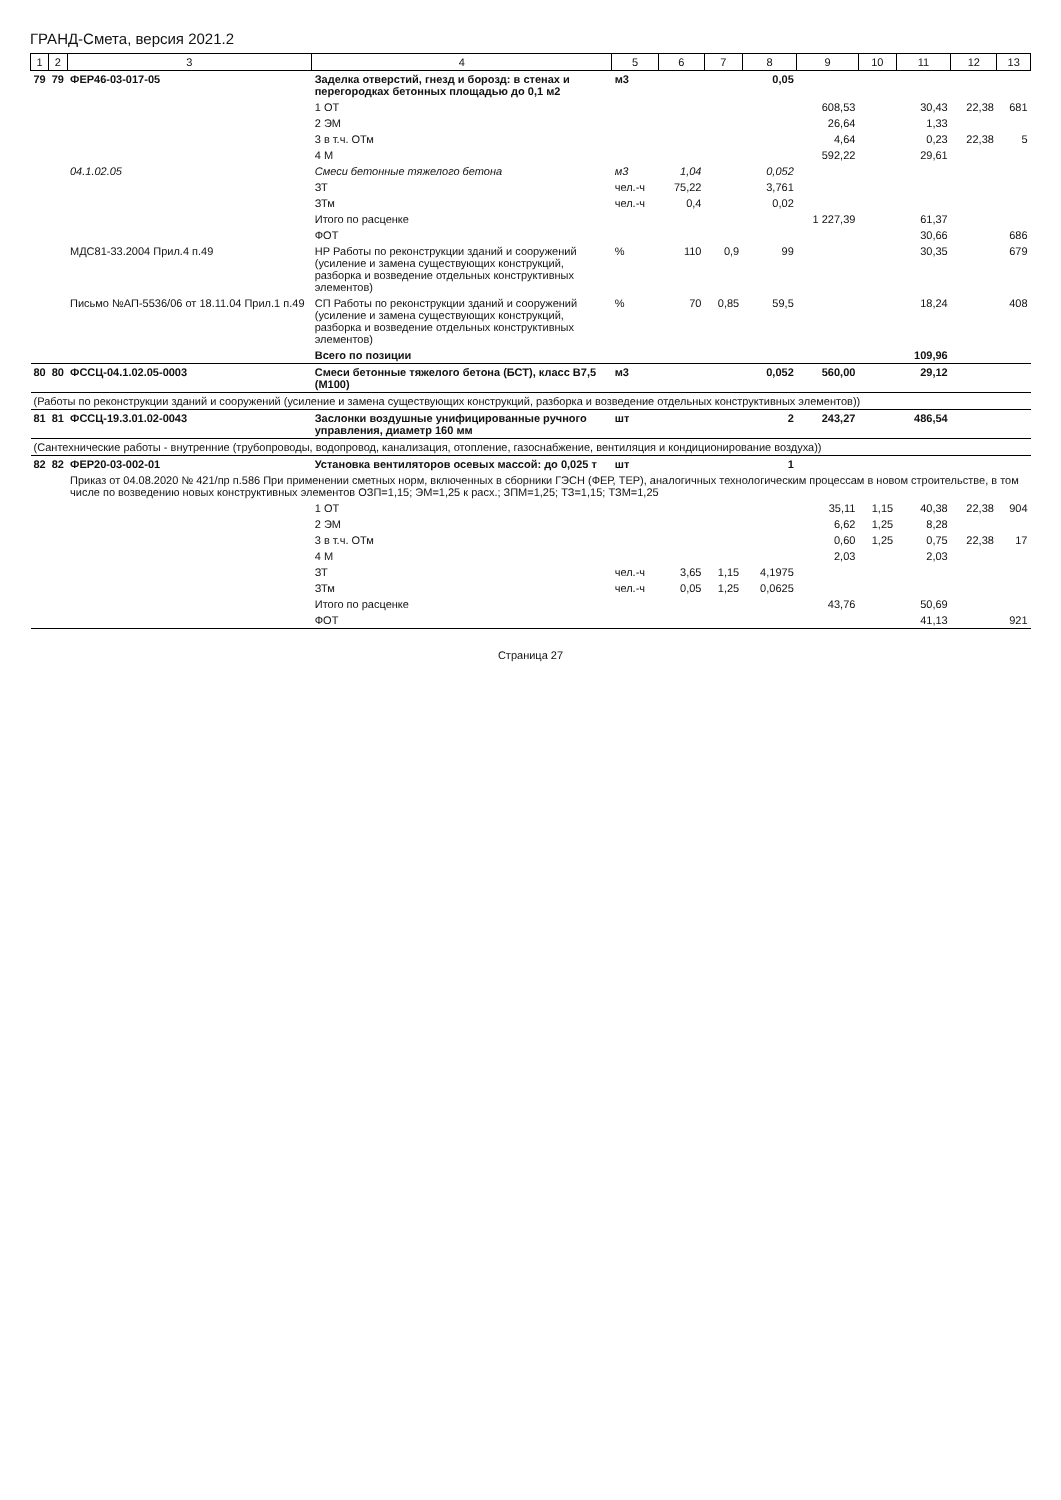ГРАНД-Смета, версия 2021.2
| 1 | 2 | 3 | 4 | 5 | 6 | 7 | 8 | 9 | 10 | 11 | 12 | 13 |
| --- | --- | --- | --- | --- | --- | --- | --- | --- | --- | --- | --- | --- |
| 79 | 79 | ФЕР46-03-017-05 | Заделка отверстий, гнезд и борозд: в стенах и перегородках бетонных площадью до 0,1 м2 | м3 | | | 0,05 | | | | | |
| | | | 1 ОТ | | | | | 608,53 | | 30,43 | 22,38 | 681 |
| | | | 2 ЭМ | | | | | 26,64 | | 1,33 | | |
| | | | 3 в т.ч. ОТм | | | | | 4,64 | | 0,23 | 22,38 | 5 |
| | | | 4 М | | | | | 592,22 | | 29,61 | | |
| | | 04.1.02.05 | Смеси бетонные тяжелого бетона | м3 | 1,04 | | 0,052 | | | | | |
| | | | ЗТ | чел.-ч | 75,22 | | 3,761 | | | | | |
| | | | ЗТм | чел.-ч | 0,4 | | 0,02 | | | | | |
| | | | Итого по расценке | | | | | 1 227,39 | | 61,37 | | |
| | | | ФОТ | | | | | | | 30,66 | | 686 |
| | | МДС81-33.2004 Прил.4 п.49 | НР Работы по реконструкции зданий и сооружений (усиление и замена существующих конструкций, разборка и возведение отдельных конструктивных элементов) | % | 110 | 0,9 | 99 | | | 30,35 | | 679 |
| | | Письмо №АП-5536/06 от 18.11.04 Прил.1 п.49 | СП Работы по реконструкции зданий и сооружений (усиление и замена существующих конструкций, разборка и возведение отдельных конструктивных элементов) | % | 70 | 0,85 | 59,5 | | | 18,24 | | 408 |
| | | | Всего по позиции | | | | | | | 109,96 | | |
| 80 | 80 | ФССЦ-04.1.02.05-0003 | Смеси бетонные тяжелого бетона (БСТ), класс В7,5 (М100) | м3 | | | 0,052 | 560,00 | | 29,12 | | |
| (Работы по реконструкции зданий и сооружений (усиление и замена существующих конструкций, разборка и возведение отдельных конструктивных элементов)) | | | | | | | | | | | | |
| 81 | 81 | ФССЦ-19.3.01.02-0043 | Заслонки воздушные унифицированные ручного управления, диаметр 160 мм | шт | | | 2 | 243,27 | | 486,54 | | |
| (Сантехнические работы - внутренние (трубопроводы, водопровод, канализация, отопление, газоснабжение, вентиляция и кондиционирование воздуха)) | | | | | | | | | | | | |
| 82 | 82 | ФЕР20-03-002-01 | Установка вентиляторов осевых массой: до 0,025 т | шт | | | 1 | | | | | |
| | | Приказ от 04.08.2020 № 421/пр п.586 При применении сметных норм, включенных в сборники ГЭСН (ФЕР, ТЕР), аналогичных технологическим процессам в новом строительстве, в том числе по возведению новых конструктивных элементов ОЗП=1,15; ЭМ=1,25 к расх.; ЗПМ=1,25; ТЗ=1,15; ТЗМ=1,25 | | | | | | | | | | |
| | | | 1 ОТ | | | | | 35,11 | 1,15 | 40,38 | 22,38 | 904 |
| | | | 2 ЭМ | | | | | 6,62 | 1,25 | 8,28 | | |
| | | | 3 в т.ч. ОТм | | | | | 0,60 | 1,25 | 0,75 | 22,38 | 17 |
| | | | 4 М | | | | | 2,03 | | 2,03 | | |
| | | | ЗТ | чел.-ч | 3,65 | 1,15 | 4,1975 | | | | | |
| | | | ЗТм | чел.-ч | 0,05 | 1,25 | 0,0625 | | | | | |
| | | | Итого по расценке | | | | | 43,76 | | 50,69 | | |
| | | | ФОТ | | | | | | | 41,13 | | 921 |
Страница 27